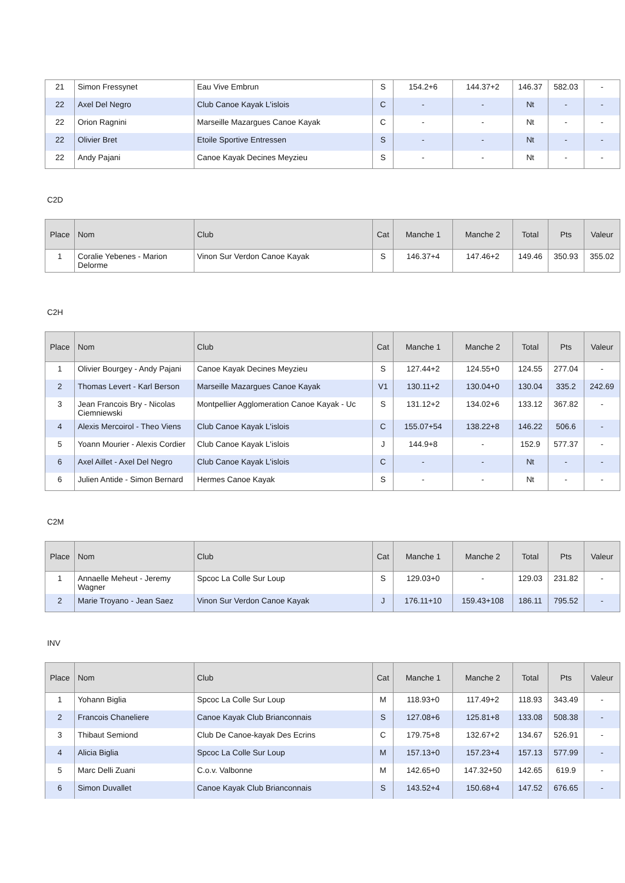| 21 | Simon Fressynet | Eau Vive Embrun | S | 154.2+6 | 144.37+2 | 146.37 | 582.03 | - |
| 22 | Axel Del Negro | Club Canoe Kayak L'islois | C | - | - | Nt | - | - |
| 22 | Orion Ragnini | Marseille Mazargues Canoe Kayak | C | - | - | Nt | - | - |
| 22 | Olivier Bret | Etoile Sportive Entressen | S | - | - | Nt | - | - |
| 22 | Andy Pajani | Canoe Kayak Decines Meyzieu | S | - | - | Nt | - | - |
C2D
| Place | Nom | Club | Cat | Manche 1 | Manche 2 | Total | Pts | Valeur |
| --- | --- | --- | --- | --- | --- | --- | --- | --- |
| 1 | Coralie Yebenes - Marion Delorme | Vinon Sur Verdon Canoe Kayak | S | 146.37+4 | 147.46+2 | 149.46 | 350.93 | 355.02 |
C2H
| Place | Nom | Club | Cat | Manche 1 | Manche 2 | Total | Pts | Valeur |
| --- | --- | --- | --- | --- | --- | --- | --- | --- |
| 1 | Olivier Bourgey - Andy Pajani | Canoe Kayak Decines Meyzieu | S | 127.44+2 | 124.55+0 | 124.55 | 277.04 | - |
| 2 | Thomas Levert - Karl Berson | Marseille Mazargues Canoe Kayak | V1 | 130.11+2 | 130.04+0 | 130.04 | 335.2 | 242.69 |
| 3 | Jean Francois Bry - Nicolas Ciemniewski | Montpellier Agglomeration Canoe Kayak - Uc | S | 131.12+2 | 134.02+6 | 133.12 | 367.82 | - |
| 4 | Alexis Mercoirol - Theo Viens | Club Canoe Kayak L'islois | C | 155.07+54 | 138.22+8 | 146.22 | 506.6 | - |
| 5 | Yoann Mourier - Alexis Cordier | Club Canoe Kayak L'islois | J | 144.9+8 | - | 152.9 | 577.37 | - |
| 6 | Axel Aillet - Axel Del Negro | Club Canoe Kayak L'islois | C | - | - | Nt | - | - |
| 6 | Julien Antide - Simon Bernard | Hermes Canoe Kayak | S | - | - | Nt | - | - |
C2M
| Place | Nom | Club | Cat | Manche 1 | Manche 2 | Total | Pts | Valeur |
| --- | --- | --- | --- | --- | --- | --- | --- | --- |
| 1 | Annaelle Meheut - Jeremy Wagner | Spcoc La Colle Sur Loup | S | 129.03+0 | - | 129.03 | 231.82 | - |
| 2 | Marie Troyano - Jean Saez | Vinon Sur Verdon Canoe Kayak | J | 176.11+10 | 159.43+108 | 186.11 | 795.52 | - |
INV
| Place | Nom | Club | Cat | Manche 1 | Manche 2 | Total | Pts | Valeur |
| --- | --- | --- | --- | --- | --- | --- | --- | --- |
| 1 | Yohann Biglia | Spcoc La Colle Sur Loup | M | 118.93+0 | 117.49+2 | 118.93 | 343.49 | - |
| 2 | Francois Chaneliere | Canoe Kayak Club Brianconnais | S | 127.08+6 | 125.81+8 | 133.08 | 508.38 | - |
| 3 | Thibaut Semiond | Club De Canoe-kayak Des Ecrins | C | 179.75+8 | 132.67+2 | 134.67 | 526.91 | - |
| 4 | Alicia Biglia | Spcoc La Colle Sur Loup | M | 157.13+0 | 157.23+4 | 157.13 | 577.99 | - |
| 5 | Marc Delli Zuani | C.o.v. Valbonne | M | 142.65+0 | 147.32+50 | 142.65 | 619.9 | - |
| 6 | Simon Duvallet | Canoe Kayak Club Brianconnais | S | 143.52+4 | 150.68+4 | 147.52 | 676.65 | - |